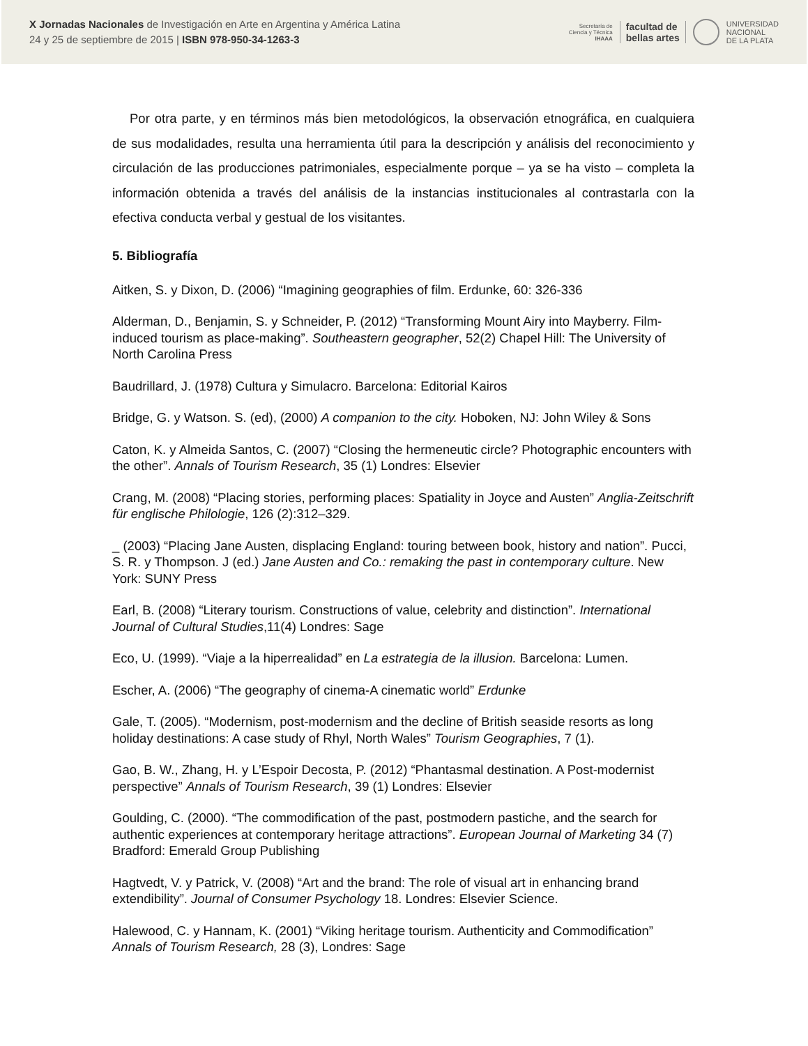X Jornadas Nacionales de Investigación en Arte en Argentina y América Latina
24 y 25 de septiembre de 2015 | ISBN 978-950-34-1263-3
Secretaría de
Ciencia y Técnica
IHAAA
facultad de
bellas artes
UNIVERSIDAD
NACIONAL
DE LA PLATA
Por otra parte, y en términos más bien metodológicos, la observación etnográfica, en cualquiera de sus modalidades, resulta una herramienta útil para la descripción y análisis del reconocimiento y circulación de las producciones patrimoniales, especialmente porque – ya se ha visto – completa la información obtenida a través del análisis de la instancias institucionales al contrastarla con la efectiva conducta verbal y gestual de los visitantes.
5. Bibliografía
Aitken, S. y Dixon, D. (2006) “Imagining geographies of film. Erdunke, 60: 326-336
Alderman, D., Benjamin, S. y Schneider, P. (2012) “Transforming Mount Airy into Mayberry. Film-induced tourism as place-making”. Southeastern geographer, 52(2) Chapel Hill: The University of North Carolina Press
Baudrillard, J. (1978) Cultura y Simulacro. Barcelona: Editorial Kairos
Bridge, G. y Watson. S. (ed), (2000) A companion to the city. Hoboken, NJ: John Wiley & Sons
Caton, K. y Almeida Santos, C. (2007) “Closing the hermeneutic circle? Photographic encounters with the other”. Annals of Tourism Research, 35 (1) Londres: Elsevier
Crang, M. (2008) “Placing stories, performing places: Spatiality in Joyce and Austen” Anglia-Zeitschrift für englische Philologie, 126 (2):312–329.
_ (2003) “Placing Jane Austen, displacing England: touring between book, history and nation”. Pucci, S. R. y Thompson. J (ed.) Jane Austen and Co.: remaking the past in contemporary culture. New York: SUNY Press
Earl, B. (2008) “Literary tourism. Constructions of value, celebrity and distinction”. International Journal of Cultural Studies,11(4) Londres: Sage
Eco, U. (1999). “Viaje a la hiperrealidad” en La estrategia de la illusion. Barcelona: Lumen.
Escher, A. (2006) “The geography of cinema-A cinematic world” Erdunke
Gale, T. (2005). “Modernism, post-modernism and the decline of British seaside resorts as long holiday destinations: A case study of Rhyl, North Wales” Tourism Geographies, 7 (1).
Gao, B. W., Zhang, H. y L’Espoir Decosta, P. (2012) “Phantasmal destination. A Post-modernist perspective” Annals of Tourism Research, 39 (1) Londres: Elsevier
Goulding, C. (2000). “The commodification of the past, postmodern pastiche, and the search for authentic experiences at contemporary heritage attractions”. European Journal of Marketing 34 (7) Bradford: Emerald Group Publishing
Hagtvedt, V. y Patrick, V. (2008) “Art and the brand: The role of visual art in enhancing brand extendibility”. Journal of Consumer Psychology 18. Londres: Elsevier Science.
Halewood, C. y Hannam, K. (2001) “Viking heritage tourism. Authenticity and Commodification” Annals of Tourism Research, 28 (3), Londres: Sage